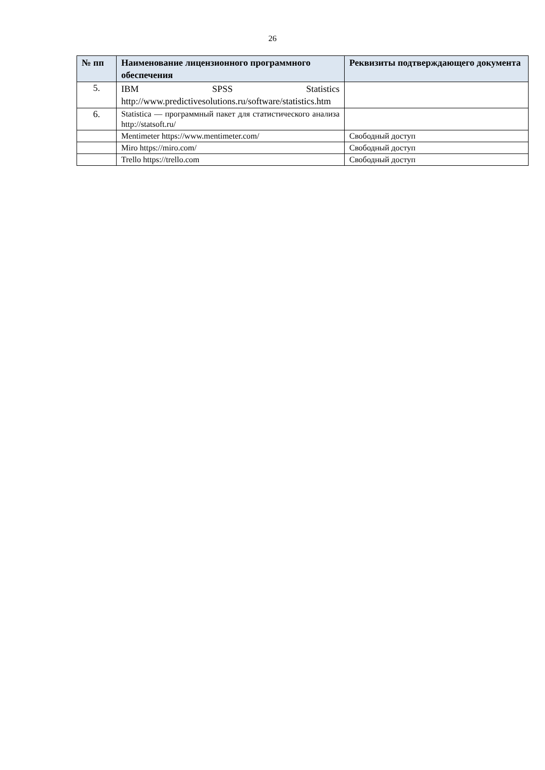26
| № пп | Наименование лицензионного программного обеспечения | Реквизиты подтверждающего документа |
| --- | --- | --- |
| 5. | IBM SPSS Statistics http://www.predictivesolutions.ru/software/statistics.htm | |
| 6. | Statistica — программный пакет для статистического анализа http://statsoft.ru/ | |
| | Mentimeter https://www.mentimeter.com/ | Свободный доступ |
| | Miro https://miro.com/ | Свободный доступ |
| | Trello https://trello.com | Свободный доступ |